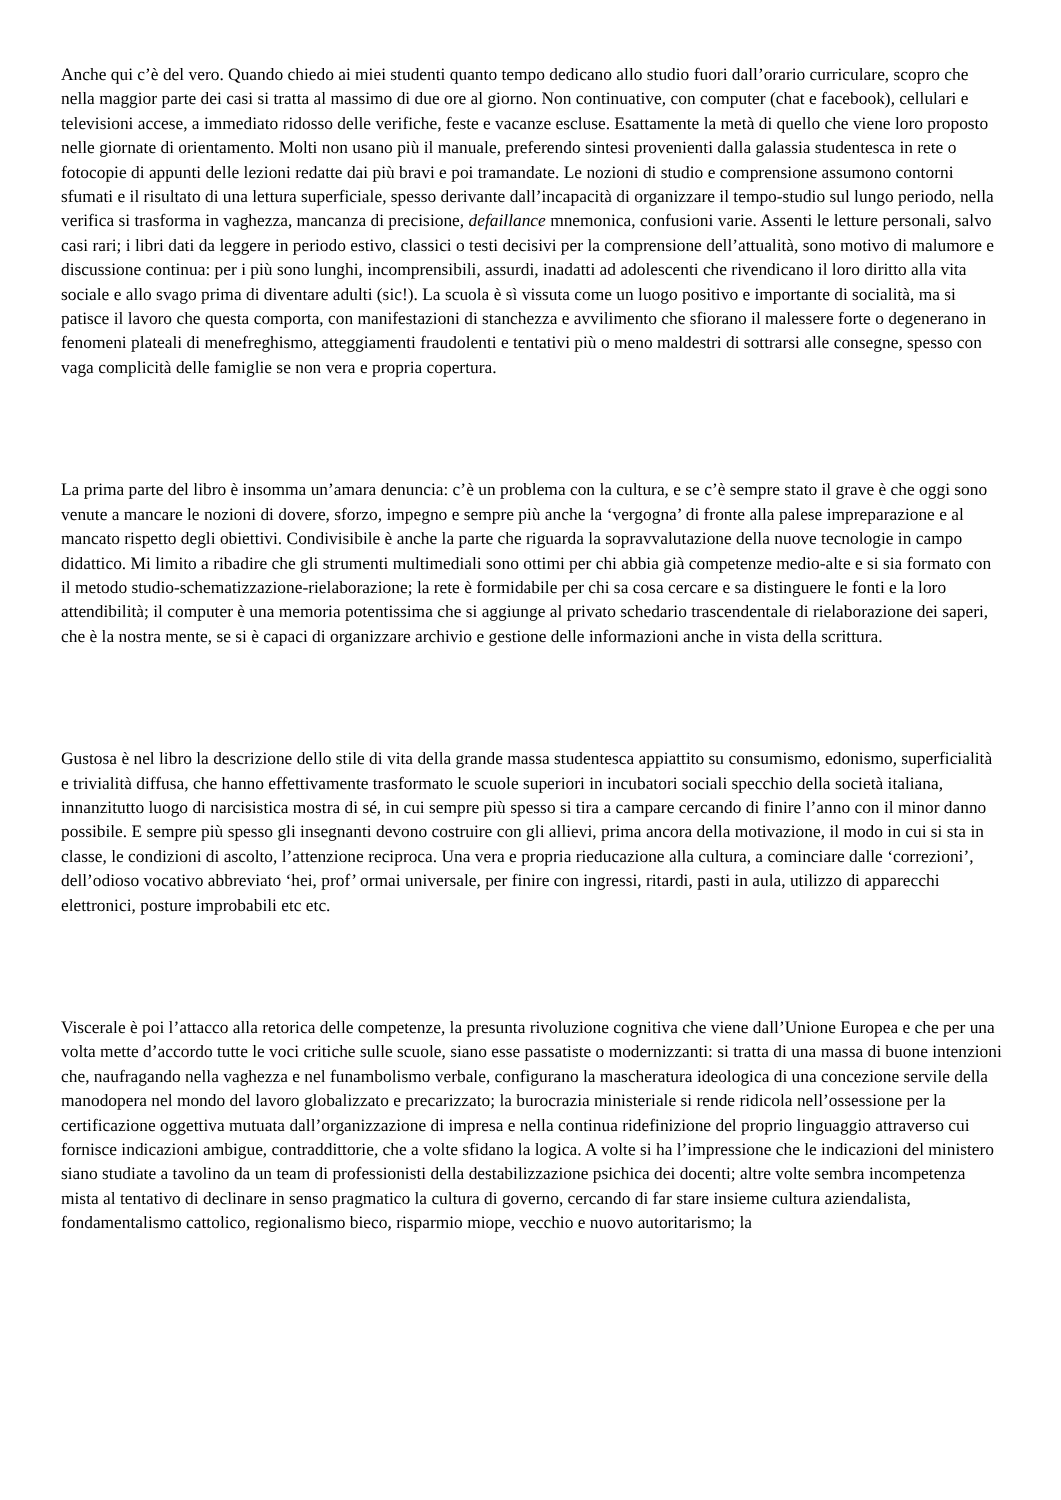Anche qui c’è del vero. Quando chiedo ai miei studenti quanto tempo dedicano allo studio fuori dall’orario curriculare, scopro che nella maggior parte dei casi si tratta al massimo di due ore al giorno. Non continuative, con computer (chat e facebook), cellulari e televisioni accese, a immediato ridosso delle verifiche, feste e vacanze escluse. Esattamente la metà di quello che viene loro proposto nelle giornate di orientamento. Molti non usano più il manuale, preferendo sintesi provenienti dalla galassia studentesca in rete o fotocopie di appunti delle lezioni redatte dai più bravi e poi tramandate. Le nozioni di studio e comprensione assumono contorni sfumati e il risultato di una lettura superficiale, spesso derivante dall’incapacità di organizzare il tempo-studio sul lungo periodo, nella verifica si trasforma in vaghezza, mancanza di precisione, defaillance mnemonica, confusioni varie. Assenti le letture personali, salvo casi rari; i libri dati da leggere in periodo estivo, classici o testi decisivi per la comprensione dell’attualità, sono motivo di malumore e discussione continua: per i più sono lunghi, incomprensibili, assurdi, inadatti ad adolescenti che rivendicano il loro diritto alla vita sociale e allo svago prima di diventare adulti (sic!). La scuola è sì vissuta come un luogo positivo e importante di socialità, ma si patisce il lavoro che questa comporta, con manifestazioni di stanchezza e avvilimento che sfiorano il malessere forte o degenerano in fenomeni plateali di menefreghismo, atteggiamenti fraudolenti e tentativi più o meno maldestri di sottrarsi alle consegne, spesso con vaga complicità delle famiglie se non vera e propria copertura.
La prima parte del libro è insomma un’amara denuncia: c’è un problema con la cultura, e se c’è sempre stato il grave è che oggi sono venute a mancare le nozioni di dovere, sforzo, impegno e sempre più anche la ‘vergogna’ di fronte alla palese impreparazione e al mancato rispetto degli obiettivi. Condivisibile è anche la parte che riguarda la sopravvalutazione della nuove tecnologie in campo didattico. Mi limito a ribadire che gli strumenti multimediali sono ottimi per chi abbia già competenze medio-alte e si sia formato con il metodo studio-schematizzazione-rielaborazione; la rete è formidabile per chi sa cosa cercare e sa distinguere le fonti e la loro attendibilità; il computer è una memoria potentissima che si aggiunge al privato schedario trascendentale di rielaborazione dei saperi, che è la nostra mente, se si è capaci di organizzare archivio e gestione delle informazioni anche in vista della scrittura.
Gustosa è nel libro la descrizione dello stile di vita della grande massa studentesca appiattito su consumismo, edonismo, superficialità e trivialità diffusa, che hanno effettivamente trasformato le scuole superiori in incubatori sociali specchio della società italiana, innanzitutto luogo di narcisistica mostra di sé, in cui sempre più spesso si tira a campare cercando di finire l’anno con il minor danno possibile. E sempre più spesso gli insegnanti devono costruire con gli allievi, prima ancora della motivazione, il modo in cui si sta in classe, le condizioni di ascolto, l’attenzione reciproca. Una vera e propria rieducazione alla cultura, a cominciare dalle ‘correzioni’, dell’odioso vocativo abbreviato ‘hei, prof’ ormai universale, per finire con ingressi, ritardi, pasti in aula, utilizzo di apparecchi elettronici, posture improbabili etc etc.
Viscerale è poi l’attacco alla retorica delle competenze, la presunta rivoluzione cognitiva che viene dall’Unione Europea e che per una volta mette d’accordo tutte le voci critiche sulle scuole, siano esse passatiste o modernizzanti: si tratta di una massa di buone intenzioni che, naufragando nella vaghezza e nel funambolismo verbale, configurano la mascheratura ideologica di una concezione servile della manodopera nel mondo del lavoro globalizzato e precarizzato; la burocrazia ministeriale si rende ridicola nell’ossessione per la certificazione oggettiva mutuata dall’organizzazione di impresa e nella continua ridefinizione del proprio linguaggio attraverso cui fornisce indicazioni ambigue, contraddittorie, che a volte sfidano la logica. A volte si ha l’impressione che le indicazioni del ministero siano studiate a tavolino da un team di professionisti della destabilizzazione psichica dei docenti; altre volte sembra incompetenza mista al tentativo di declinare in senso pragmatico la cultura di governo, cercando di far stare insieme cultura aziendalista, fondamentalismo cattolico, regionalismo bieco, risparmio miope, vecchio e nuovo autoritarismo; la